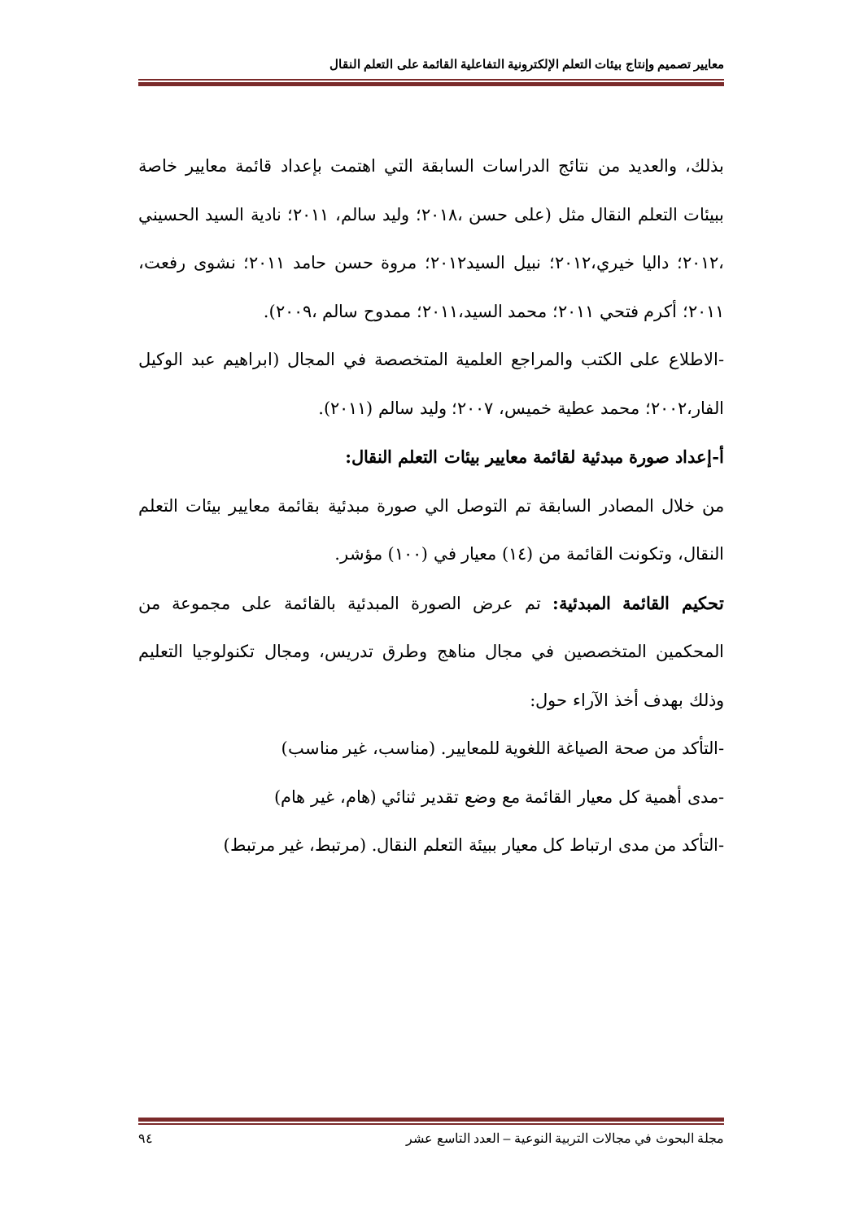معايير تصميم وإنتاج بيئات التعلم الإلكترونية التفاعلية القائمة على التعلم النقال
بذلك، والعديد من نتائج الدراسات السابقة التي اهتمت بإعداد قائمة معايير خاصة ببيئات التعلم النقال مثل (على حسن ،٢٠١٨؛ وليد سالم، ٢٠١١؛ نادية السيد الحسيني ،٢٠١٢؛ داليا خيري،٢٠١٢؛ نبيل السيد٢٠١٢؛ مروة حسن حامد ٢٠١١؛ نشوى رفعت، ٢٠١١؛ أكرم فتحي ٢٠١١؛ محمد السيد،٢٠١١؛ ممدوح سالم ،٢٠٠٩).
-الاطلاع على الكتب والمراجع العلمية المتخصصة في المجال (ابراهيم عبد الوكيل الفار،٢٠٠٢؛ محمد عطية خميس، ٢٠٠٧؛ وليد سالم (٢٠١١).
أ-إعداد صورة مبدئية لقائمة معايير بيئات التعلم النقال:
من خلال المصادر السابقة تم التوصل الي صورة مبدئية بقائمة معايير بيئات التعلم النقال، وتكونت القائمة من (١٤) معيار في (١٠٠) مؤشر.
تحكيم القائمة المبدئية: تم عرض الصورة المبدئية بالقائمة على مجموعة من المحكمين المتخصصين في مجال مناهج وطرق تدريس، ومجال تكنولوجيا التعليم وذلك بهدف أخذ الآراء حول:
-التأكد من صحة الصياغة اللغوية للمعايير. (مناسب، غير مناسب)
-مدى أهمية كل معيار القائمة مع وضع تقدير ثنائي (هام، غير هام)
-التأكد من مدى ارتباط كل معيار ببيئة التعلم النقال. (مرتبط، غير مرتبط)
مجلة البحوث في مجالات التربية النوعية – العدد التاسع عشر ٩٤